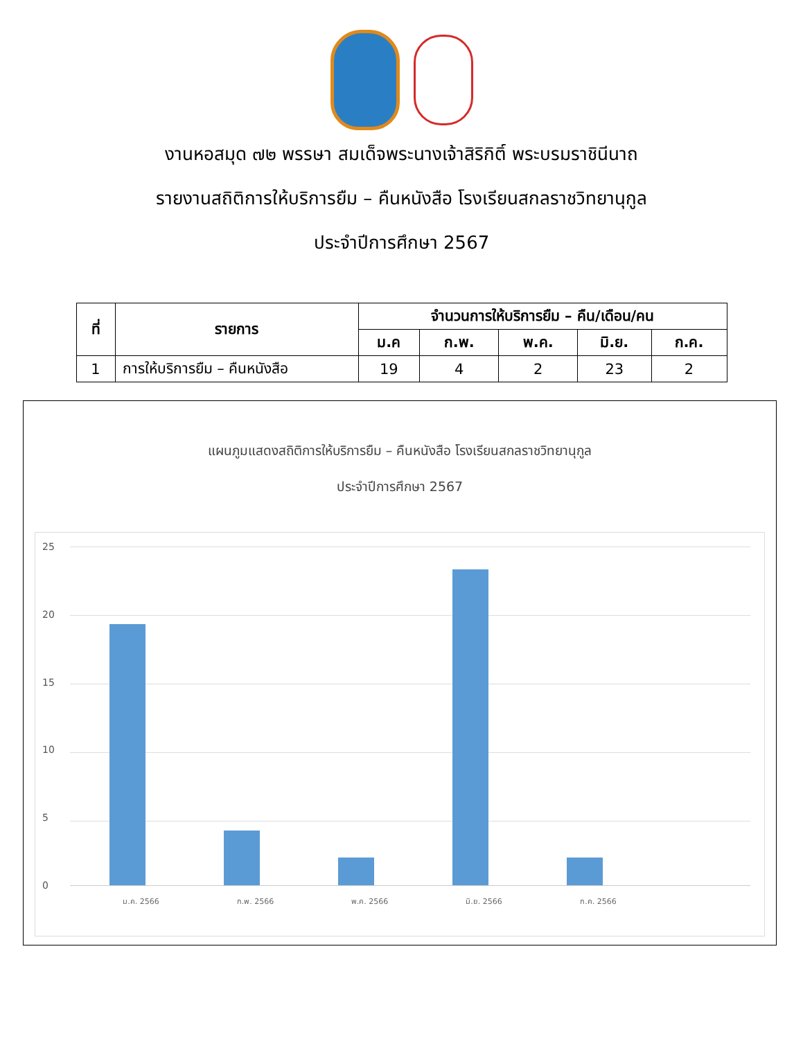งานหอสมุด ๗๒ พรรษา สมเด็จพระนางเจ้าสิริกิติ์ พระบรมราชินีนาถ
รายงานสถิติการให้บริการยืม – คืนหนังสือ โรงเรียนสกลราชวิทยานุกูล
ประจำปีการศึกษา 2567
| ที่ | รายการ | จำนวนการให้บริการยืม – คืน/เดือน/คน | | | | |
| --- | --- | --- | --- | --- | --- | --- |
| | | ม.ค | ก.พ. | พ.ค. | มิ.ย. | ก.ค. |
| 1 | การให้บริการยืม – คืนหนังสือ | 19 | 4 | 2 | 23 | 2 |
แผนภูมแสดงสถิติการให้บริการยืม – คืนหนังสือ โรงเรียนสกลราชวิทยานุกูล
ประจำปีการศึกษา 2567
25
20
15
10
5
0
ม.ค. 2566 ก.พ. 2566 พ.ค. 2566 มิ.ย. 2566 ก.ค. 2566